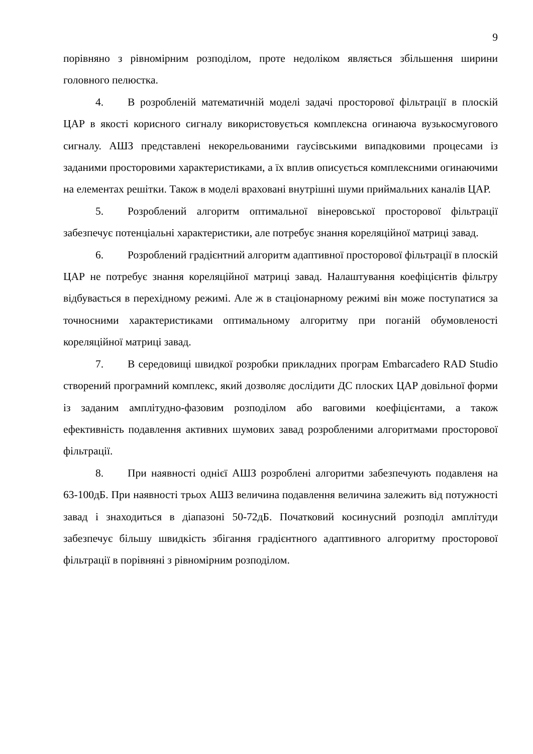9
порівняно з рівномірним розподілом, проте недоліком являється збільшення ширини головного пелюстка.
4. В розробленій математичній моделі задачі просторової фільтрації в плоскій ЦАР в якості корисного сигналу використовується комплексна огинаюча вузькосмугового сигналу. АШЗ представлені некорельованими гаусівськими випадковими процесами із заданими просторовими характеристиками, а їх вплив описується комплексними огинаючими на елементах решітки. Також в моделі враховані внутрішні шуми приймальних каналів ЦАР.
5. Розроблений алгоритм оптимальної вінеровської просторової фільтрації забезпечує потенціальні характеристики, але потребує знання кореляційної матриці завад.
6. Розроблений градієнтний алгоритм адаптивної просторової фільтрації в плоскій ЦАР не потребує знання кореляційної матриці завад. Налаштування коефіцієнтів фільтру відбувається в перехідному режимі. Але ж в стаціонарному режимі він може поступатися за точносними характеристиками оптимальному алгоритму при поганій обумовленості кореляційної матриці завад.
7. В середовищі швидкої розробки прикладних програм Embarcadero RAD Studio створений програмний комплекс, який дозволяє дослідити ДС плоских ЦАР довільної форми із заданим амплітудно-фазовим розподілом або ваговими коефіцієнтами, а також ефективність подавлення активних шумових завад розробленими алгоритмами просторової фільтрації.
8. При наявності однієї АШЗ розроблені алгоритми забезпечують подавленя на 63-100дБ. При наявності трьох АШЗ величина подавлення величина залежить від потужності завад і знаходиться в діапазоні 50-72дБ. Початковий косинусний розподіл амплітуди забезпечує більшу швидкість збігання градієнтного адаптивного алгоритму просторової фільтрації в порівняні з рівномірним розподілом.